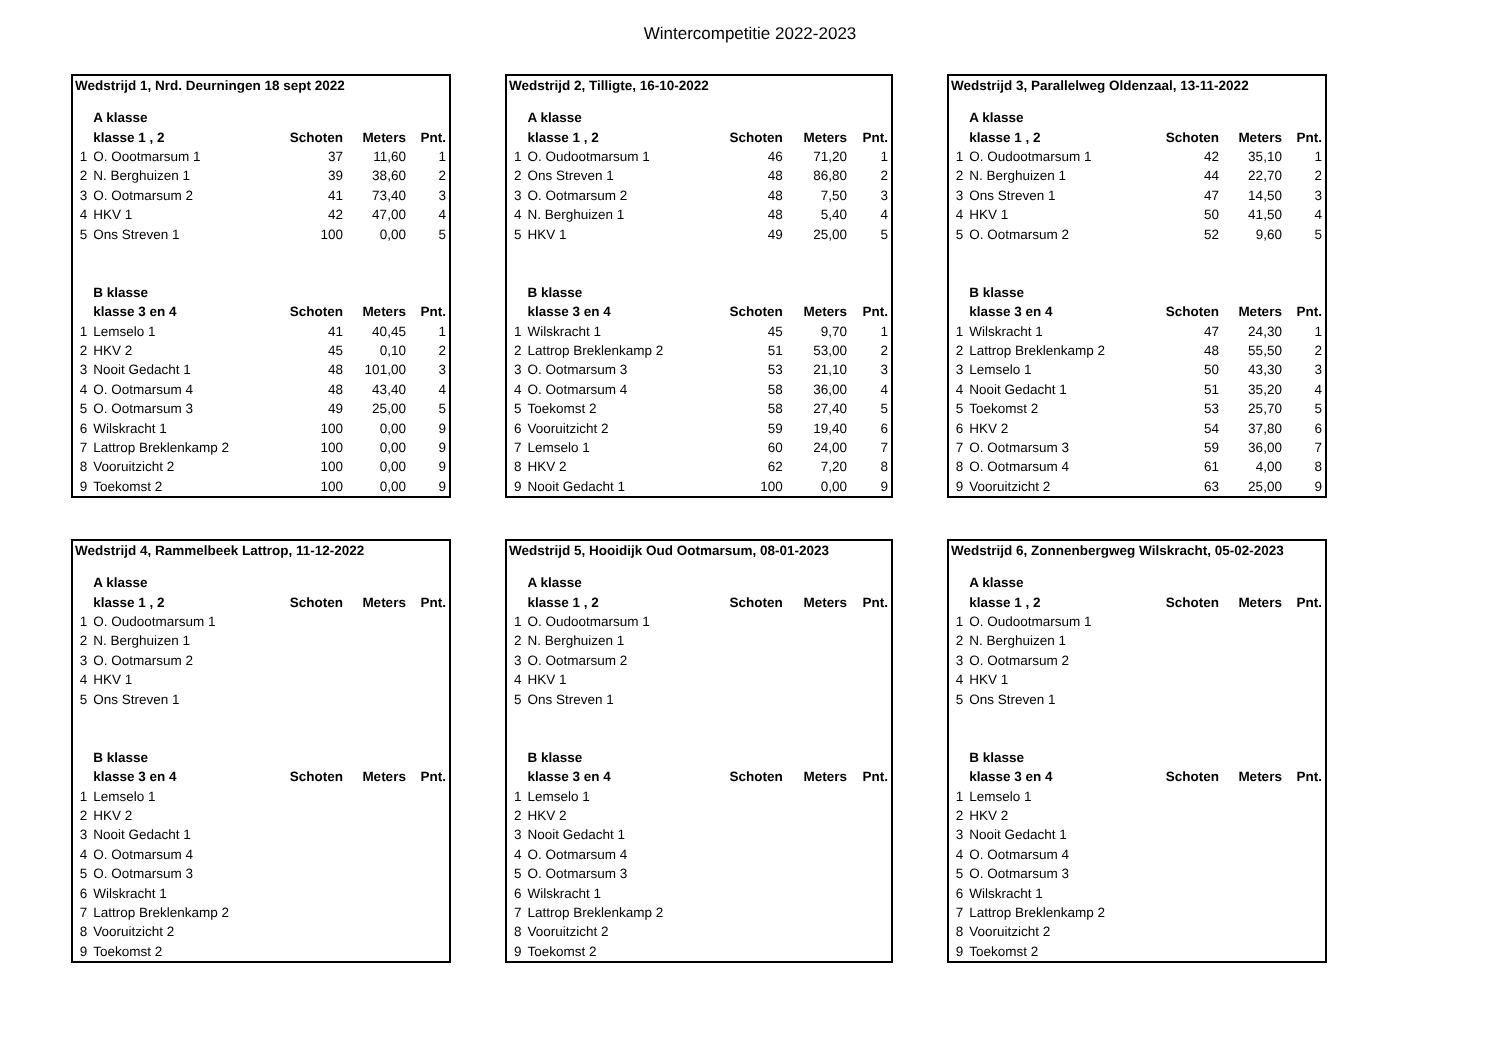Wintercompetitie 2022-2023
Wedstrijd 1, Nrd. Deurningen 18 sept 2022
| | A klasse | | | |
| | klasse 1 , 2 | Schoten | Meters | Pnt. |
| 1 | O. Oootmarsum 1 | 37 | 11,60 | 1 |
| 2 | N. Berghuizen 1 | 39 | 38,60 | 2 |
| 3 | O. Ootmarsum 2 | 41 | 73,40 | 3 |
| 4 | HKV 1 | 42 | 47,00 | 4 |
| 5 | Ons Streven 1 | 100 | 0,00 | 5 |
| | B klasse | | | |
| | klasse 3 en 4 | Schoten | Meters | Pnt. |
| 1 | Lemselo 1 | 41 | 40,45 | 1 |
| 2 | HKV 2 | 45 | 0,10 | 2 |
| 3 | Nooit Gedacht 1 | 48 | 101,00 | 3 |
| 4 | O. Ootmarsum 4 | 48 | 43,40 | 4 |
| 5 | O. Ootmarsum 3 | 49 | 25,00 | 5 |
| 6 | Wilskracht 1 | 100 | 0,00 | 9 |
| 7 | Lattrop Breklenkamp 2 | 100 | 0,00 | 9 |
| 8 | Vooruitzicht 2 | 100 | 0,00 | 9 |
| 9 | Toekomst 2 | 100 | 0,00 | 9 |
Wedstrijd 2, Tilligte, 16-10-2022
| | A klasse | | | |
| | klasse 1 , 2 | Schoten | Meters | Pnt. |
| 1 | O. Oudootmarsum 1 | 46 | 71,20 | 1 |
| 2 | Ons Streven 1 | 48 | 86,80 | 2 |
| 3 | O. Ootmarsum 2 | 48 | 7,50 | 3 |
| 4 | N. Berghuizen 1 | 48 | 5,40 | 4 |
| 5 | HKV 1 | 49 | 25,00 | 5 |
| | B klasse | | | |
| | klasse 3 en 4 | Schoten | Meters | Pnt. |
| 1 | Wilskracht 1 | 45 | 9,70 | 1 |
| 2 | Lattrop Breklenkamp 2 | 51 | 53,00 | 2 |
| 3 | O. Ootmarsum 3 | 53 | 21,10 | 3 |
| 4 | O. Ootmarsum 4 | 58 | 36,00 | 4 |
| 5 | Toekomst 2 | 58 | 27,40 | 5 |
| 6 | Vooruitzicht 2 | 59 | 19,40 | 6 |
| 7 | Lemselo 1 | 60 | 24,00 | 7 |
| 8 | HKV 2 | 62 | 7,20 | 8 |
| 9 | Nooit Gedacht 1 | 100 | 0,00 | 9 |
Wedstrijd 3, Parallelweg Oldenzaal, 13-11-2022
| | A klasse | | | |
| | klasse 1 , 2 | Schoten | Meters | Pnt. |
| 1 | O. Oudootmarsum 1 | 42 | 35,10 | 1 |
| 2 | N. Berghuizen 1 | 44 | 22,70 | 2 |
| 3 | Ons Streven 1 | 47 | 14,50 | 3 |
| 4 | HKV 1 | 50 | 41,50 | 4 |
| 5 | O. Ootmarsum 2 | 52 | 9,60 | 5 |
| | B klasse | | | |
| | klasse 3 en 4 | Schoten | Meters | Pnt. |
| 1 | Wilskracht 1 | 47 | 24,30 | 1 |
| 2 | Lattrop Breklenkamp 2 | 48 | 55,50 | 2 |
| 3 | Lemselo 1 | 50 | 43,30 | 3 |
| 4 | Nooit Gedacht 1 | 51 | 35,20 | 4 |
| 5 | Toekomst 2 | 53 | 25,70 | 5 |
| 6 | HKV 2 | 54 | 37,80 | 6 |
| 7 | O. Ootmarsum 3 | 59 | 36,00 | 7 |
| 8 | O. Ootmarsum 4 | 61 | 4,00 | 8 |
| 9 | Vooruitzicht 2 | 63 | 25,00 | 9 |
Wedstrijd 4, Rammelbeek Lattrop, 11-12-2022
| | A klasse | | | |
| | klasse 1 , 2 | Schoten | Meters | Pnt. |
| 1 | O. Oudootmarsum 1 | | | |
| 2 | N. Berghuizen 1 | | | |
| 3 | O. Ootmarsum 2 | | | |
| 4 | HKV 1 | | | |
| 5 | Ons Streven 1 | | | |
| | B klasse | | | |
| | klasse 3 en 4 | Schoten | Meters | Pnt. |
| 1 | Lemselo 1 | | | |
| 2 | HKV 2 | | | |
| 3 | Nooit Gedacht 1 | | | |
| 4 | O. Ootmarsum 4 | | | |
| 5 | O. Ootmarsum 3 | | | |
| 6 | Wilskracht 1 | | | |
| 7 | Lattrop Breklenkamp 2 | | | |
| 8 | Vooruitzicht 2 | | | |
| 9 | Toekomst 2 | | | |
Wedstrijd 5, Hooidijk Oud Ootmarsum, 08-01-2023
| | A klasse | | | |
| | klasse 1 , 2 | Schoten | Meters | Pnt. |
| 1 | O. Oudootmarsum 1 | | | |
| 2 | N. Berghuizen 1 | | | |
| 3 | O. Ootmarsum 2 | | | |
| 4 | HKV 1 | | | |
| 5 | Ons Streven 1 | | | |
| | B klasse | | | |
| | klasse 3 en 4 | Schoten | Meters | Pnt. |
| 1 | Lemselo 1 | | | |
| 2 | HKV 2 | | | |
| 3 | Nooit Gedacht 1 | | | |
| 4 | O. Ootmarsum 4 | | | |
| 5 | O. Ootmarsum 3 | | | |
| 6 | Wilskracht 1 | | | |
| 7 | Lattrop Breklenkamp 2 | | | |
| 8 | Vooruitzicht 2 | | | |
| 9 | Toekomst 2 | | | |
Wedstrijd 6, Zonnenbergweg Wilskracht, 05-02-2023
| | A klasse | | | |
| | klasse 1 , 2 | Schoten | Meters | Pnt. |
| 1 | O. Oudootmarsum 1 | | | |
| 2 | N. Berghuizen 1 | | | |
| 3 | O. Ootmarsum 2 | | | |
| 4 | HKV 1 | | | |
| 5 | Ons Streven 1 | | | |
| | B klasse | | | |
| | klasse 3 en 4 | Schoten | Meters | Pnt. |
| 1 | Lemselo 1 | | | |
| 2 | HKV 2 | | | |
| 3 | Nooit Gedacht 1 | | | |
| 4 | O. Ootmarsum 4 | | | |
| 5 | O. Ootmarsum 3 | | | |
| 6 | Wilskracht 1 | | | |
| 7 | Lattrop Breklenkamp 2 | | | |
| 8 | Vooruitzicht 2 | | | |
| 9 | Toekomst 2 | | | |